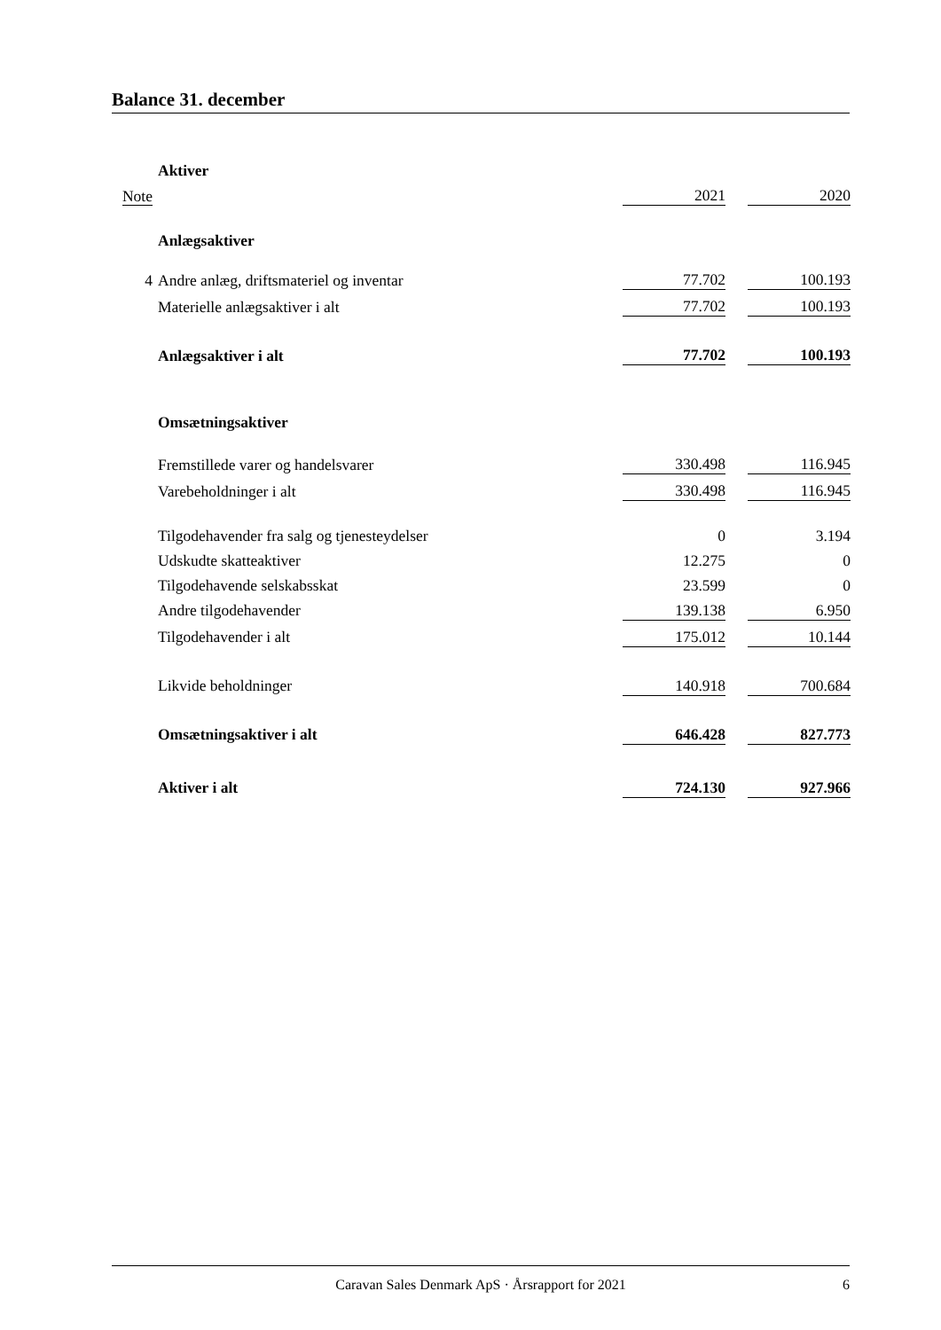Balance 31. december
| | Aktiver | | | |
| Note | | 2021 | | 2020 |
| | Anlægsaktiver | | | |
| 4 | Andre anlæg, driftsmateriel og inventar | 77.702 | | 100.193 |
| | Materielle anlægsaktiver i alt | 77.702 | | 100.193 |
| | Anlægsaktiver i alt | 77.702 | | 100.193 |
| | Omsætningsaktiver | | | |
| | Fremstillede varer og handelsvarer | 330.498 | | 116.945 |
| | Varebeholdninger i alt | 330.498 | | 116.945 |
| | Tilgodehavender fra salg og tjenesteydelser | 0 | | 3.194 |
| | Udskudte skatteaktiver | 12.275 | | 0 |
| | Tilgodehavende selskabsskat | 23.599 | | 0 |
| | Andre tilgodehavender | 139.138 | | 6.950 |
| | Tilgodehavender i alt | 175.012 | | 10.144 |
| | Likvide beholdninger | 140.918 | | 700.684 |
| | Omsætningsaktiver i alt | 646.428 | | 827.773 |
| | Aktiver i alt | 724.130 | | 927.966 |
Caravan Sales Denmark ApS · Årsrapport for 2021 6